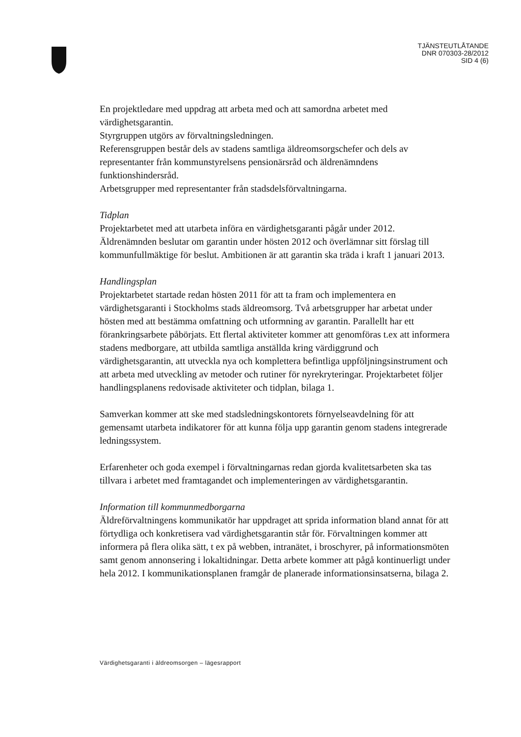TJÄNSTEUTLÅTANDE
DNR 070303-28/2012
SID 4 (6)
En projektledare med uppdrag att arbeta med och att samordna arbetet med värdighetsgarantin.
Styrgruppen utgörs av förvaltningsledningen.
Referensgruppen består dels av stadens samtliga äldreomsorgschefer och dels av representanter från kommunstyrelsens pensionärsråd och äldrenämndens funktionshindersråd.
Arbetsgrupper med representanter från stadsdelsförvaltningarna.
Tidplan
Projektarbetet med att utarbeta införa en värdighetsgaranti pågår under 2012. Äldrenämnden beslutar om garantin under hösten 2012 och överlämnar sitt förslag till kommunfullmäktige för beslut. Ambitionen är att garantin ska träda i kraft 1 januari 2013.
Handlingsplan
Projektarbetet startade redan hösten 2011 för att ta fram och implementera en värdighetsgaranti i Stockholms stads äldreomsorg. Två arbetsgrupper har arbetat under hösten med att bestämma omfattning och utformning av garantin. Parallellt har ett förankringsarbete påbörjats. Ett flertal aktiviteter kommer att genomföras t.ex att informera stadens medborgare, att utbilda samtliga anställda kring värdiggrund och värdighetsgarantin, att utveckla nya och komplettera befintliga uppföljningsinstrument och att arbeta med utveckling av metoder och rutiner för nyrekryteringar. Projektarbetet följer handlingsplanens redovisade aktiviteter och tidplan, bilaga 1.
Samverkan kommer att ske med stadsledningskontorets förnyelseavdelning för att gemensamt utarbeta indikatorer för att kunna följa upp garantin genom stadens integrerade ledningssystem.
Erfarenheter och goda exempel i förvaltningarnas redan gjorda kvalitetsarbeten ska tas tillvara i arbetet med framtagandet och implementeringen av värdighetsgarantin.
Information till kommunmedborgarna
Äldreförvaltningens kommunikatör har uppdraget att sprida information bland annat för att förtydliga och konkretisera vad värdighetsgarantin står för. Förvaltningen kommer att informera på flera olika sätt, t ex på webben, intranätet, i broschyrer, på informationsmöten samt genom annonsering i lokaltidningar. Detta arbete kommer att pågå kontinuerligt under hela 2012. I kommunikationsplanen framgår de planerade informationsinsatserna, bilaga 2.
Värdighetsgaranti i äldreomsorgen – lägesrapport